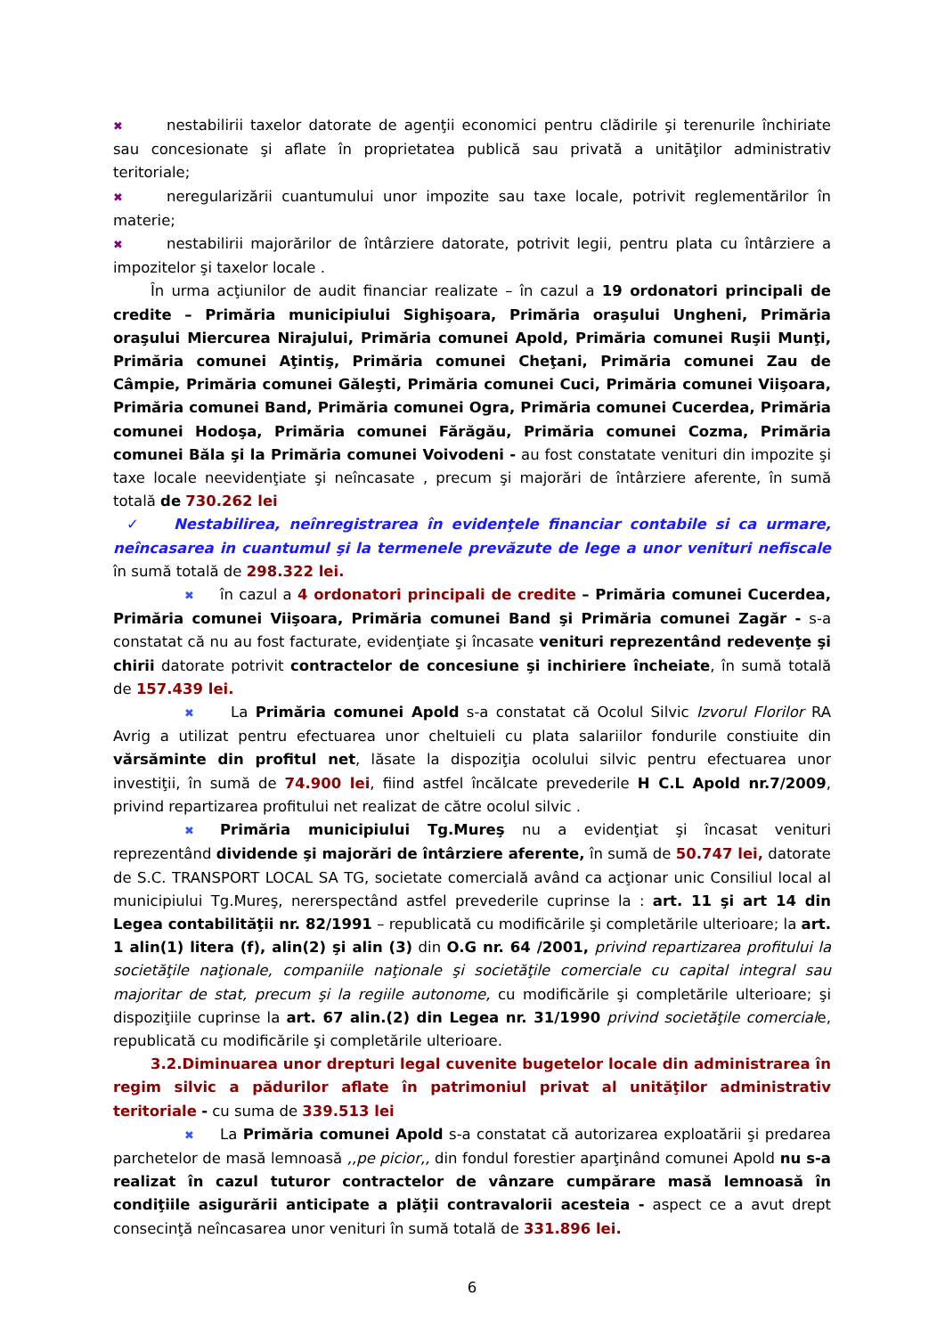✖ nestabilirii taxelor datorate de agenţii economici pentru clădirile şi terenurile închiriate sau concesionate şi aflate în proprietatea publică sau privată a unitāţilor administrativ teritoriale;
✖ neregularizării cuantumului unor impozite sau taxe locale, potrivit reglementărilor în materie;
✖ nestabilirii majorărilor de întârziere datorate, potrivit legii, pentru plata cu întârziere a impozitelor şi taxelor locale .
În urma acţiunilor de audit financiar realizate – în cazul a 19 ordonatori principali de credite – Primăria municipiului Sighişoara, Primăria oraşului Ungheni, Primăria oraşului Miercurea Nirajului, Primăria comunei Apold, Primăria comunei Ruşii Munţi, Primăria comunei Aţintiş, Primăria comunei Cheţani, Primăria comunei Zau de Câmpie, Primăria comunei Găleşti, Primăria comunei Cuci, Primăria comunei Viişoara, Primăria comunei Band, Primăria comunei Ogra, Primăria comunei Cucerdea, Primăria comunei Hodoşa, Primăria comunei Fărăgău, Primăria comunei Cozma, Primăria comunei Băla şi la Primăria comunei Voivodeni - au fost constatate venituri din impozite şi taxe locale neevidenţiate şi neîncasate , precum şi majorări de întârziere aferente, în sumă totală de 730.262 lei
✓ Nestabilirea, neînregistrarea în evidenţele financiar contabile si ca urmare, neîncasarea in cuantumul şi la termenele prevăzute de lege a unor venituri nefiscale în sumă totală de 298.322 lei.
✖ în cazul a 4 ordonatori principali de credite – Primăria comunei Cucerdea, Primăria comunei Viişoara, Primăria comunei Band şi Primăria comunei Zagăr - s-a constatat că nu au fost facturate, evidenţiate şi încasate venituri reprezentând redevenţe şi chirii datorate potrivit contractelor de concesiune şi inchiriere încheiate, în sumă totală de 157.439 lei.
✖ La Primăria comunei Apold s-a constatat că Ocolul Silvic Izvorul Florilor RA Avrig a utilizat pentru efectuarea unor cheltuieli cu plata salariilor fondurile constiuite din vărsăminte din profitul net, lăsate la dispoziţia ocolului silvic pentru efectuarea unor investiţii, în sumă de 74.900 lei, fiind astfel încălcate prevederile H C.L Apold nr.7/2009, privind repartizarea profitului net realizat de către ocolul silvic .
✖ Primăria municipiului Tg.Mureş nu a evidenţiat şi încasat venituri reprezentând dividende şi majorări de întârziere aferente, în sumă de 50.747 lei, datorate de S.C. TRANSPORT LOCAL SA TG, societate comercială având ca acţionar unic Consiliul local al municipiului Tg.Mureş, nererspectând astfel prevederile cuprinse la : art. 11 şi art 14 din Legea contabilităţii nr. 82/1991 – republicată cu modificările şi completările ulterioare; la art. 1 alin(1) litera (f), alin(2) şi alin (3) din O.G nr. 64 /2001, privind repartizarea profitului la societăţile naţionale, companiile naţionale şi societăţile comerciale cu capital integral sau majoritar de stat, precum şi la regiile autonome, cu modificările şi completările ulterioare; şi dispoziţiile cuprinse la art. 67 alin.(2) din Legea nr. 31/1990 privind societăţile comerciale, republicată cu modificările şi completările ulterioare.
3.2.Diminuarea unor drepturi legal cuvenite bugetelor locale din administrarea în regim silvic a pădurilor aflate în patrimoniul privat al unităţilor administrativ teritoriale - cu suma de 339.513 lei
✖ La Primăria comunei Apold s-a constatat că autorizarea exploatării şi predarea parchetelor de masă lemnoasă ,,pe picior,, din fondul forestier aparţinând comunei Apold nu s-a realizat în cazul tuturor contractelor de vânzare cumpărare masă lemnoasă în condiţiile asigurării anticipate a plăţii contravalorii acesteia - aspect ce a avut drept consecinţă neîncasarea unor venituri în sumă totală de 331.896 lei.
6